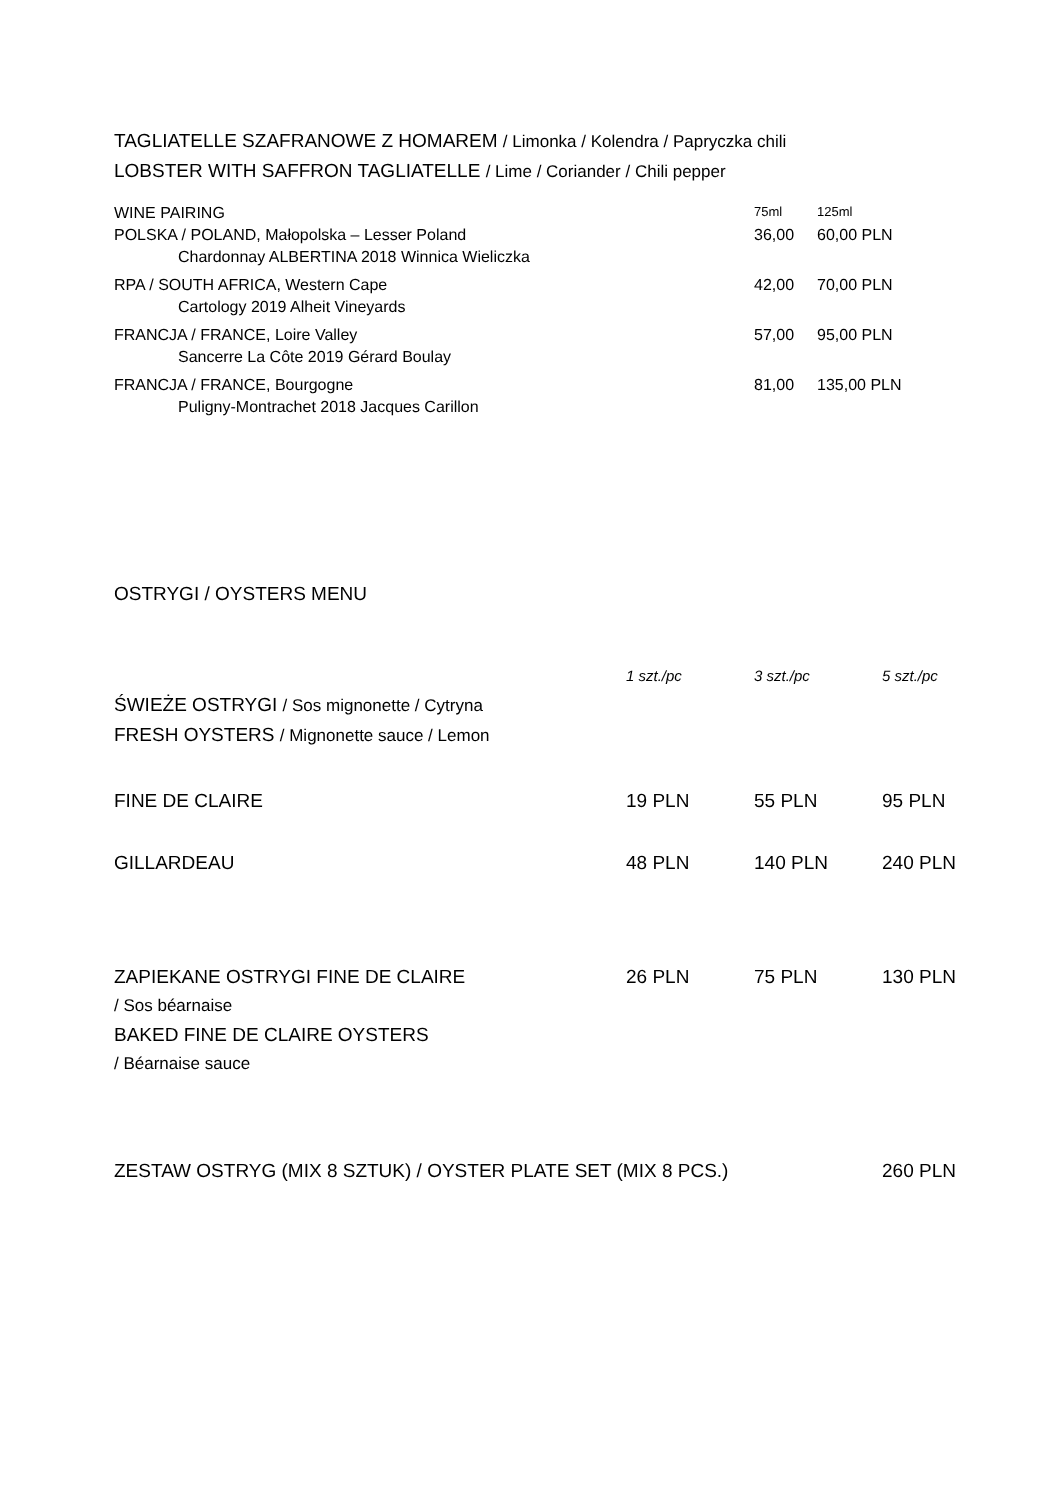TAGLIATELLE SZAFRANOWE Z HOMAREM / Limonka / Kolendra / Papryczka chili
LOBSTER WITH SAFFRON TAGLIATELLE / Lime / Coriander / Chili pepper
| WINE PAIRING | 75ml | 125ml |
| POLSKA / POLAND, Małopolska – Lesser Poland | 36,00 | 60,00 PLN |
| Chardonnay ALBERTINA 2018 Winnica Wieliczka | | |
| RPA / SOUTH AFRICA, Western Cape | 42,00 | 70,00 PLN |
| Cartology 2019 Alheit Vineyards | | |
| FRANCJA / FRANCE, Loire Valley | 57,00 | 95,00 PLN |
| Sancerre La Côte 2019 Gérard Boulay | | |
| FRANCJA / FRANCE, Bourgogne | 81,00 | 135,00 PLN |
| Puligny-Montrachet 2018 Jacques Carillon | | |
OSTRYGI / OYSTERS MENU
| | 1 szt./pc | 3 szt./pc | 5 szt./pc |
| ŚWIEŻE OSTRYGI / Sos mignonette / Cytryna | | | |
| FRESH OYSTERS / Mignonette sauce / Lemon | | | |
| FINE DE CLAIRE | 19 PLN | 55 PLN | 95 PLN |
| GILLARDEAU | 48 PLN | 140 PLN | 240 PLN |
| ZAPIEKANE OSTRYGI FINE DE CLAIRE | 26 PLN | 75 PLN | 130 PLN |
| / Sos béarnaise | | | |
| BAKED FINE DE CLAIRE OYSTERS | | | |
| / Béarnaise sauce | | | |
| ZESTAW OSTRYG (MIX 8 SZTUK) / OYSTER PLATE SET (MIX 8 PCS.) | 260 PLN |